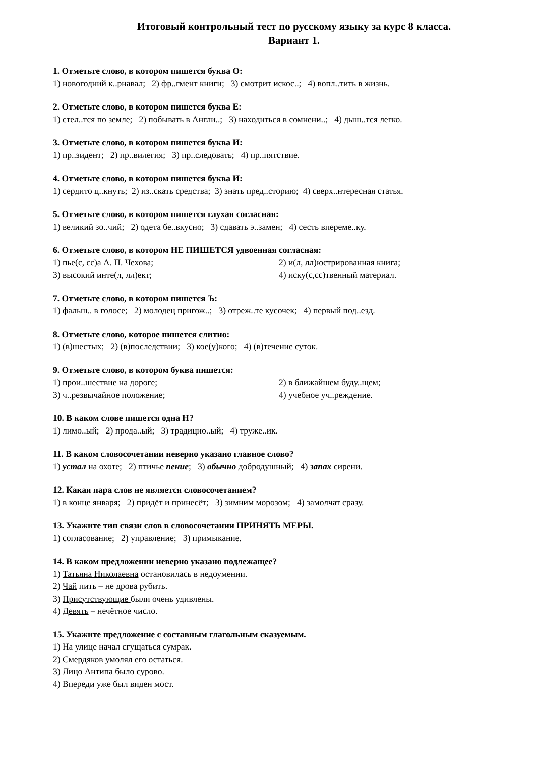Итоговый контрольный тест по русскому языку за курс 8 класса.
Вариант 1.
1. Отметьте слово, в котором пишется буква О:
1) новогодний к..рнавал; 2) фр..гмент книги; 3) смотрит искос..; 4) вопл..тить в жизнь.
2. Отметьте слово, в котором пишется буква Е:
1) стел..тся по земле; 2) побывать в Англи..; 3) находиться в сомнени..; 4) дыш..тся легко.
3. Отметьте слово, в котором пишется буква И:
1) пр..зидент; 2) пр..вилегия; 3) пр..следовать; 4) пр..пятствие.
4. Отметьте слово, в котором пишется буква И:
1) сердито ц..кнуть; 2) из..скать средства; 3) знать пред..сторию; 4) сверх..нтересная статья.
5. Отметьте слово, в котором пишется глухая согласная:
1) великий зо..чий; 2) одета бе..вкусно; 3) сдавать э..замен; 4) сесть впереме..ку.
6. Отметьте слово, в котором НЕ ПИШЕТСЯ удвоенная согласная:
1) пье(с, сс)а А. П. Чехова; 2) и(л, лл)юстрированная книга;
3) высокий инте(л, лл)ект; 4) иску(с,сс)твенный материал.
7. Отметьте слово, в котором пишется Ъ:
1) фальш.. в голосе; 2) молодец пригож..; 3) отреж..те кусочек; 4) первый под..езд.
8. Отметьте слово, которое пишется слитно:
1) (в)шестых; 2) (в)последствии; 3) кое(у)кого; 4) (в)течение суток.
9. Отметьте слово, в котором буква пишется:
1) прои..шествие на дороге; 2) в ближайшем буду..щем;
3) ч..резвычайное положение; 4) учебное уч..реждение.
10. В каком слове пишется одна Н?
1) лимо..ый; 2) прода..ый; 3) традицио..ый; 4) труже..ик.
11. В каком словосочетании неверно указано главное слово?
1) устал на охоте; 2) птичье пение; 3) обычно добродушный; 4) запах сирени.
12. Какая пара слов не является словосочетанием?
1) в конце января; 2) придёт и принесёт; 3) зимним морозом; 4) замолчат сразу.
13. Укажите тип связи слов в словосочетании ПРИНЯТЬ МЕРЫ.
1) согласование; 2) управление; 3) примыкание.
14. В каком предложении неверно указано подлежащее?
1) Татьяна Николаевна остановилась в недоумении.
2) Чай пить – не дрова рубить.
3) Присутствующие были очень удивлены.
4) Девять – нечётное число.
15. Укажите предложение с составным глагольным сказуемым.
1) На улице начал сгущаться сумрак.
2) Смердяков умолял его остаться.
3) Лицо Антипа было сурово.
4) Впереди уже был виден мост.